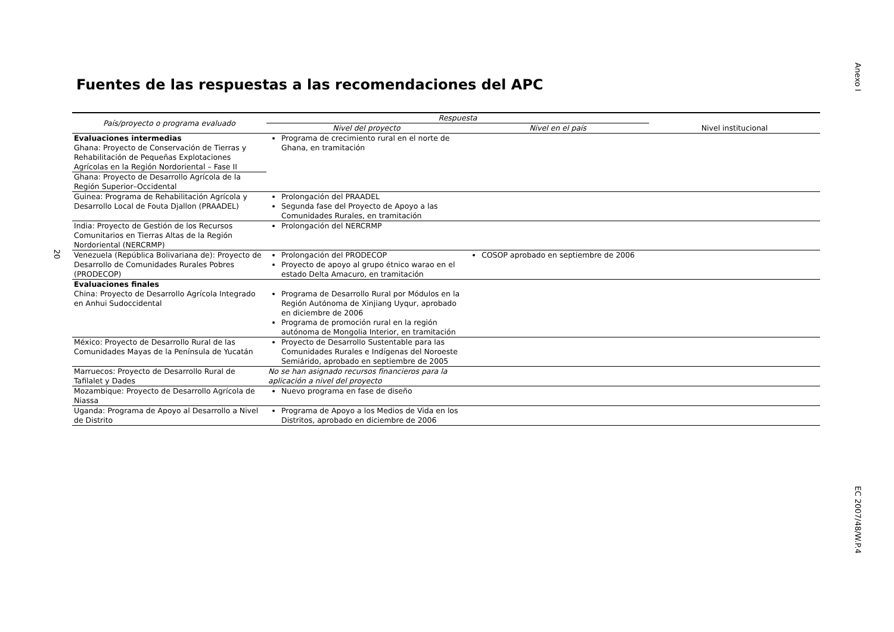Anexo I
EC 2007/48/W.P.4
20
Fuentes de las respuestas a las recomendaciones del APC
| País/proyecto o programa evaluado | Respuesta | | |
| --- | --- | --- | --- |
| | Nivel del proyecto | Nivel en el país | Nivel institucional |
| Evaluaciones intermedias Ghana: Proyecto de Conservación de Tierras y Rehabilitación de Pequeñas Explotaciones Agrícolas en la Región Nordoriental – Fase II | Programa de crecimiento rural en el norte de Ghana, en tramitación | | |
| Ghana: Proyecto de Desarrollo Agrícola de la Región Superior–Occidental | | | |
| Guinea: Programa de Rehabilitación Agrícola y Desarrollo Local de Fouta Djallon (PRAADEL) | Prolongación del PRAADEL Segunda fase del Proyecto de Apoyo a las Comunidades Rurales, en tramitación | | |
| India: Proyecto de Gestión de los Recursos Comunitarios en Tierras Altas de la Región Nordoriental (NERCRMP) | Prolongación del NERCRMP | | |
| Venezuela (República Bolivariana de): Proyecto de Desarrollo de Comunidades Rurales Pobres (PRODECOP) | Prolongación del PRODECOP Proyecto de apoyo al grupo étnico warao en el estado Delta Amacuro, en tramitación | COSOP aprobado en septiembre de 2006 | |
| Evaluaciones finales China: Proyecto de Desarrollo Agrícola Integrado en Anhui Sudoccidental | Programa de Desarrollo Rural por Módulos en la Región Autónoma de Xinjiang Uyqur, aprobado en diciembre de 2006 Programa de promoción rural en la región autónoma de Mongolia Interior, en tramitación | | |
| México: Proyecto de Desarrollo Rural de las Comunidades Mayas de la Península de Yucatán | Proyecto de Desarrollo Sustentable para las Comunidades Rurales e Indígenas del Noroeste Semiárido, aprobado en septiembre de 2005 | | |
| Marruecos: Proyecto de Desarrollo Rural de Tafilalet y Dades | No se han asignado recursos financieros para la aplicación a nivel del proyecto | | |
| Mozambique: Proyecto de Desarrollo Agrícola de Niassa | Nuevo programa en fase de diseño | | |
| Uganda: Programa de Apoyo al Desarrollo a Nivel de Distrito | Programa de Apoyo a los Medios de Vida en los Distritos, aprobado en diciembre de 2006 | | |